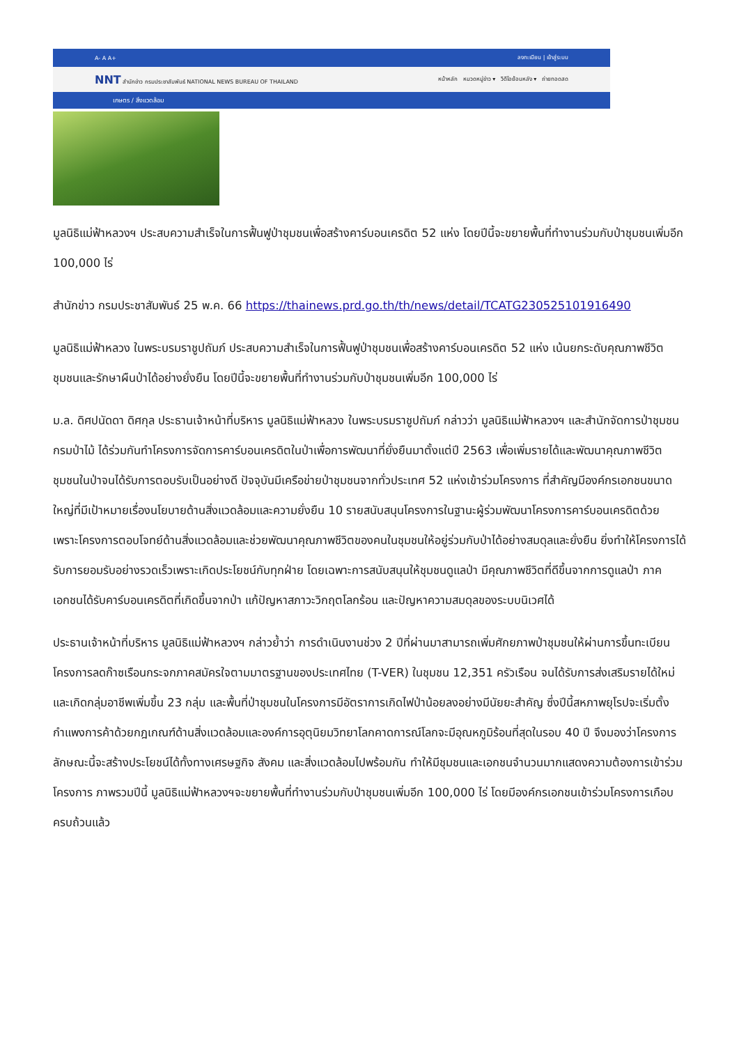A- A A+ ลงทะเบียน | เข้าสู่ระบบ
NNT สำนักข่าว กรมประชาสัมพันธ์ NATIONAL NEWS BUREAU OF THAILAND หน้าหลัก หมวดหมู่ข่าว ▾ วิดีโอย้อนหลัง ▾ ถ่ายทอดสด
เกษตร / สิ่งแวดล้อม
มูลนิธิแม่ฟ้าหลวงฯ ประสบความสำเร็จในการฟื้นฟูป่าชุมชนเพื่อสร้างคาร์บอนเครดิต 52 แห่ง โดยปีนี้จะขยายพื้นที่ทำงานร่วมกับป่าชุมชนเพิ่มอีก 100,000 ไร่
สำนักข่าว กรมประชาสัมพันธ์ 25 พ.ค. 66 https://thainews.prd.go.th/th/news/detail/TCATG230525101916490
มูลนิธิแม่ฟ้าหลวง ในพระบรมราชูปถัมภ์ ประสบความสำเร็จในการฟื้นฟูป่าชุมชนเพื่อสร้างคาร์บอนเครดิต 52 แห่ง เน้นยกระดับคุณภาพชีวิตชุมชนและรักษาผืนป่าได้อย่างยั่งยืน โดยปีนี้จะขยายพื้นที่ทำงานร่วมกับป่าชุมชนเพิ่มอีก 100,000 ไร่
ม.ล. ดิศปนัดดา ดิศกุล ประธานเจ้าหน้าที่บริหาร มูลนิธิแม่ฟ้าหลวง ในพระบรมราชูปถัมภ์ กล่าวว่า มูลนิธิแม่ฟ้าหลวงฯ และสำนักจัดการป่าชุมชน กรมป่าไม้ ได้ร่วมกันทำโครงการจัดการคาร์บอนเครดิตในป่าเพื่อการพัฒนาที่ยั่งยืนมาตั้งแต่ปี 2563 เพื่อเพิ่มรายได้และพัฒนาคุณภาพชีวิตชุมชนในป่าจนได้รับการตอบรับเป็นอย่างดี ปัจจุบันมีเครือข่ายป่าชุมชนจากทั่วประเทศ 52 แห่งเข้าร่วมโครงการ ที่สำคัญมีองค์กรเอกชนขนาดใหญ่ที่มีเป้าหมายเรื่องนโยบายด้านสิ่งแวดล้อมและความยั่งยืน 10 รายสนับสนุนโครงการในฐานะผู้ร่วมพัฒนาโครงการคาร์บอนเครดิตด้วย เพราะโครงการตอบโจทย์ด้านสิ่งแวดล้อมและช่วยพัฒนาคุณภาพชีวิตของคนในชุมชนให้อยู่ร่วมกับป่าได้อย่างสมดุลและยั่งยืน ยิ่งทำให้โครงการได้รับการยอมรับอย่างรวดเร็วเพราะเกิดประโยชน์กับทุกฝ่าย โดยเฉพาะการสนับสนุนให้ชุมชนดูแลป่า มีคุณภาพชีวิตที่ดีขึ้นจากการดูแลป่า ภาคเอกชนได้รับคาร์บอนเครดิตที่เกิดขึ้นจากป่า แก้ปัญหาสภาวะวิกฤตโลกร้อน และปัญหาความสมดุลของระบบนิเวศได้
ประธานเจ้าหน้าที่บริหาร มูลนิธิแม่ฟ้าหลวงฯ กล่าวย้ำว่า การดำเนินงานช่วง 2 ปีที่ผ่านมาสามารถเพิ่มศักยภาพป่าชุมชนให้ผ่านการขึ้นทะเบียนโครงการลดก๊าซเรือนกระจกภาคสมัครใจตามมาตรฐานของประเทศไทย (T-VER) ในชุมชน 12,351 ครัวเรือน จนได้รับการส่งเสริมรายได้ใหม่และเกิดกลุ่มอาชีพเพิ่มขึ้น 23 กลุ่ม และพื้นที่ป่าชุมชนในโครงการมีอัตราการเกิดไฟป่าน้อยลงอย่างมีนัยยะสำคัญ ซึ่งปีนี้สหภาพยุโรปจะเริ่มตั้งกำแพงการค้าด้วยกฎเกณฑ์ด้านสิ่งแวดล้อมและองค์การอุตุนิยมวิทยาโลกคาดการณ์โลกจะมีอุณหภูมิร้อนที่สุดในรอบ 40 ปี จึงมองว่าโครงการลักษณะนี้จะสร้างประโยชน์ได้ทั้งทางเศรษฐกิจ สังคม และสิ่งแวดล้อมไปพร้อมกัน ทำให้มีชุมชนและเอกชนจำนวนมากแสดงความต้องการเข้าร่วมโครงการ ภาพรวมปีนี้ มูลนิธิแม่ฟ้าหลวงฯจะขยายพื้นที่ทำงานร่วมกับป่าชุมชนเพิ่มอีก 100,000 ไร่ โดยมีองค์กรเอกชนเข้าร่วมโครงการเกือบครบถ้วนแล้ว